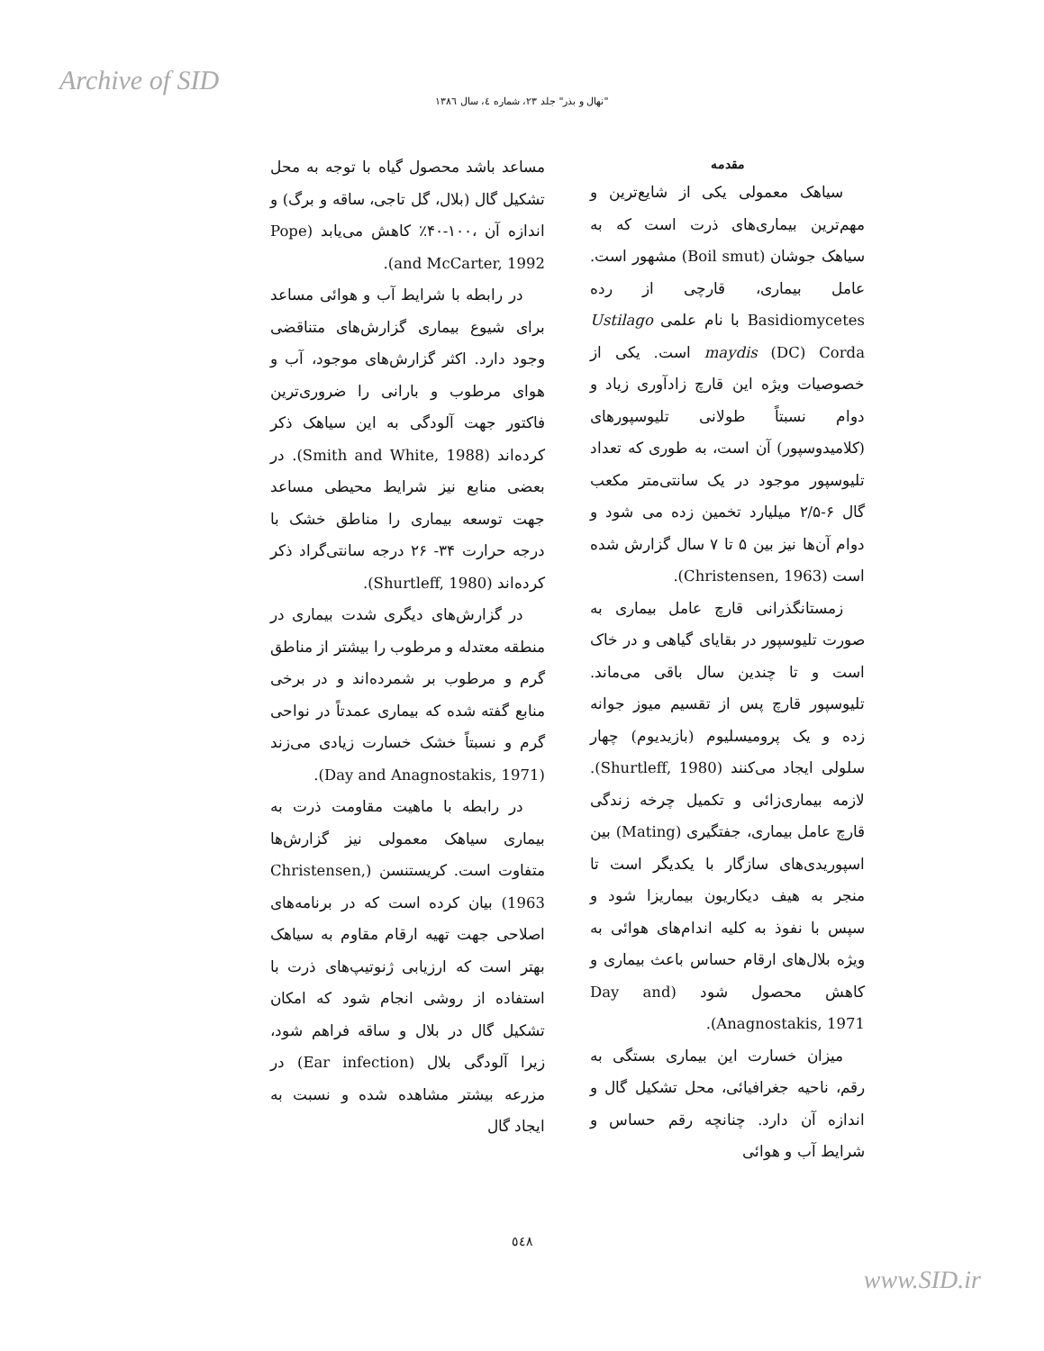Archive of SID
"نهال و بذر" جلد ۲۳، شماره ٤، سال ۱۳۸٦
مقدمه
سیاهک معمولی یکی از شایع‌ترین و مهم‌ترین بیماری‌های ذرت است که به سیاهک جوشان (Boil smut) مشهور است. عامل بیماری، قارچی از رده Basidiomycetes با نام علمی Ustilago maydis (DC) Corda است. یکی از خصوصیات ویژه این قارچ زادآوری زیاد و دوام نسبتاً طولانی تلیوسپورهای (کلامیدوسپور) آن است، به طوری که تعداد تلیوسپور موجود در یک سانتی‌متر مکعب گال ۶-۲/۵ میلیارد تخمین زده می شود و دوام آن‌ها نیز بین ۵ تا ۷ سال گزارش شده است (Christensen, 1963).
زمستانگذرانی قارچ عامل بیماری به صورت تلیوسپور در بقایای گیاهی و در خاک است و تا چندین سال باقی می‌ماند. تلیوسپور قارچ پس از تقسیم میوز جوانه زده و یک پرومیسلیوم (بازیدیوم) چهار سلولی ایجاد می‌کنند (Shurtleff, 1980). لازمه بیماری‌زائی و تکمیل چرخه زندگی قارچ عامل بیماری، جفتگیری (Mating) بین اسپوریدی‌های سازگار با یکدیگر است تا منجر به هیف دیکاریون بیماریزا شود و سپس با نفوذ به کلیه اندام‌های هوائی به ویژه بلال‌های ارقام حساس باعث بیماری و کاهش محصول شود (Day and Anagnostakis, 1971).
میزان خسارت این بیماری بستگی به رقم، ناحیه جغرافیائی، محل تشکیل گال و اندازه آن دارد. چنانچه رقم حساس و شرایط آب و هوائی
مساعد باشد محصول گیاه با توجه به محل تشکیل گال (بلال، گل تاجی، ساقه و برگ) و اندازه آن ،۱۰۰-۴۰٪ کاهش می‌یابد (Pope and McCarter, 1992).
در رابطه با شرایط آب و هوائی مساعد برای شیوع بیماری گزارش‌های متناقضی وجود دارد. اکثر گزارش‌های موجود، آب و هوای مرطوب و بارانی را ضروری‌ترین فاکتور جهت آلودگی به این سیاهک ذکر کرده‌اند (Smith and White, 1988). در بعضی منابع نیز شرایط محیطی مساعد جهت توسعه بیماری را مناطق خشک با درجه حرارت ۳۴- ۲۶ درجه سانتی‌گراد ذکر کرده‌اند (Shurtleff, 1980).
در گزارش‌های دیگری شدت بیماری در منطقه معتدله و مرطوب را بیشتر از مناطق گرم و مرطوب بر شمرده‌اند و در برخی منابع گفته شده که بیماری عمدتاً در نواحی گرم و نسبتاً خشک خسارت زیادی می‌زند (Day and Anagnostakis, 1971).
در رابطه با ماهیت مقاومت ذرت به بیماری سیاهک معمولی نیز گزارش‌ها متفاوت است. کریستنسن (Christensen, 1963) بیان کرده است که در برنامه‌های اصلاحی جهت تهیه ارقام مقاوم به سیاهک بهتر است که ارزیابی ژنوتیپ‌های ذرت با استفاده از روشی انجام شود که امکان تشکیل گال در بلال و ساقه فراهم شود، زیرا آلودگی بلال (Ear infection) در مزرعه بیشتر مشاهده شده و نسبت به ایجاد گال
٥٤٨
www.SID.ir